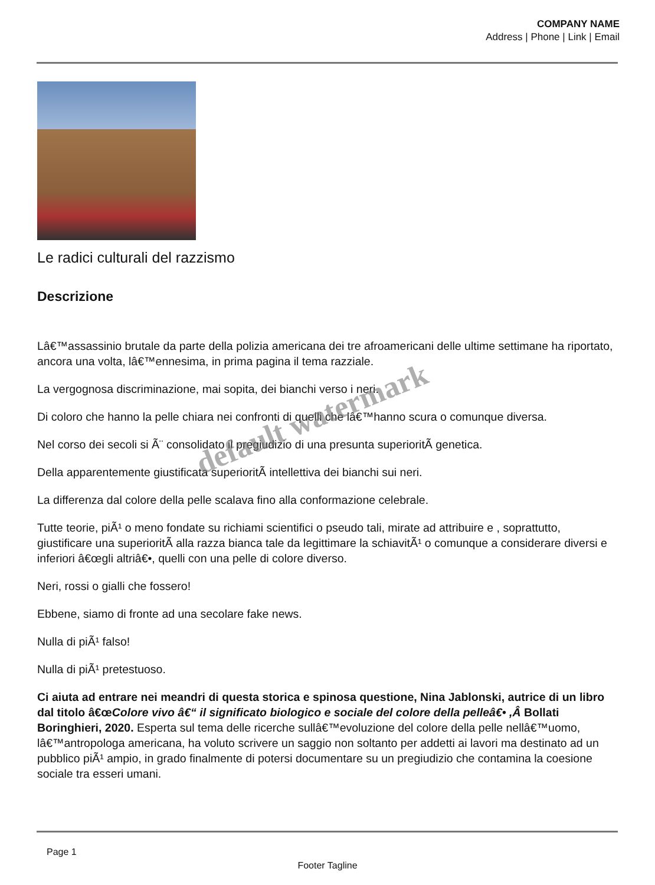COMPANY NAME
Address | Phone | Link | Email
Le radici culturali del razzismo
Descrizione
Lâ€™assassinio brutale da parte della polizia americana dei tre afroamericani delle ultime settimane ha riportato, ancora una volta, lâ€™ennesima, in prima pagina il tema razziale.
La vergognosa discriminazione, mai sopita, dei bianchi verso i neri.
Di coloro che hanno la pelle chiara nei confronti di quelli che lâ€™hanno scura o comunque diversa.
Nel corso dei secoli si Ã¨ consolidato il pregiudizio di una presunta superioritÃ genetica.
Della apparentemente giustificata superioritÃ intellettiva dei bianchi sui neri.
La differenza dal colore della pelle scalava fino alla conformazione celebrale.
Tutte teorie, piÃ¹ o meno fondate su richiami scientifici o pseudo tali, mirate ad attribuire e , soprattutto, giustificare una superioritÃ alla razza bianca tale da legittimare la schiavitÃ¹ o comunque a considerare diversi e inferiori â€œgli altriâ€•, quelli con una pelle di colore diverso.
Neri, rossi o gialli che fossero!
Ebbene, siamo di fronte ad una secolare fake news.
Nulla di piÃ¹ falso!
Nulla di piÃ¹ pretestuoso.
Ci aiuta ad entrare nei meandri di questa storica e spinosa questione, Nina Jablonski, autrice di un libro dal titolo â€œColore vivo â€“ il significato biologico e sociale del colore della pelleâ€• ,Â Bollati Boringhieri, 2020. Esperta sul tema delle ricerche sullâ€™evoluzione del colore della pelle nellâ€™uomo, lâ€™antropologa americana, ha voluto scrivere un saggio non soltanto per addetti ai lavori ma destinato ad un pubblico piÃ¹ ampio, in grado finalmente di potersi documentare su un pregiudizio che contamina la coesione sociale tra esseri umani.
default watermark
Page 1
Footer Tagline